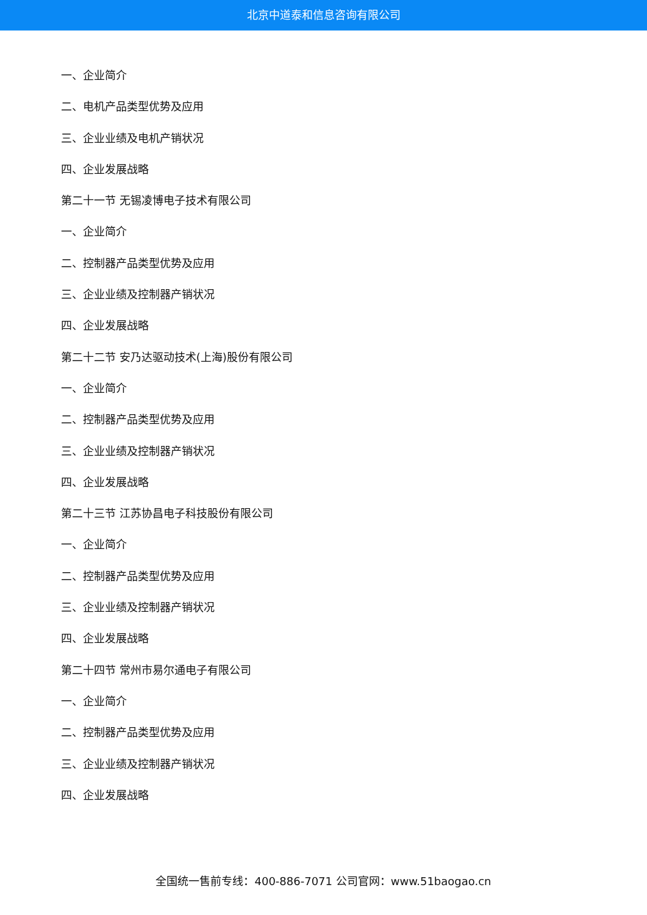北京中道泰和信息咨询有限公司
一、企业简介
二、电机产品类型优势及应用
三、企业业绩及电机产销状况
四、企业发展战略
第二十一节 无锡凌博电子技术有限公司
一、企业简介
二、控制器产品类型优势及应用
三、企业业绩及控制器产销状况
四、企业发展战略
第二十二节 安乃达驱动技术(上海)股份有限公司
一、企业简介
二、控制器产品类型优势及应用
三、企业业绩及控制器产销状况
四、企业发展战略
第二十三节 江苏协昌电子科技股份有限公司
一、企业简介
二、控制器产品类型优势及应用
三、企业业绩及控制器产销状况
四、企业发展战略
第二十四节 常州市易尔通电子有限公司
一、企业简介
二、控制器产品类型优势及应用
三、企业业绩及控制器产销状况
四、企业发展战略
全国统一售前专线：400-886-7071 公司官网：www.51baogao.cn